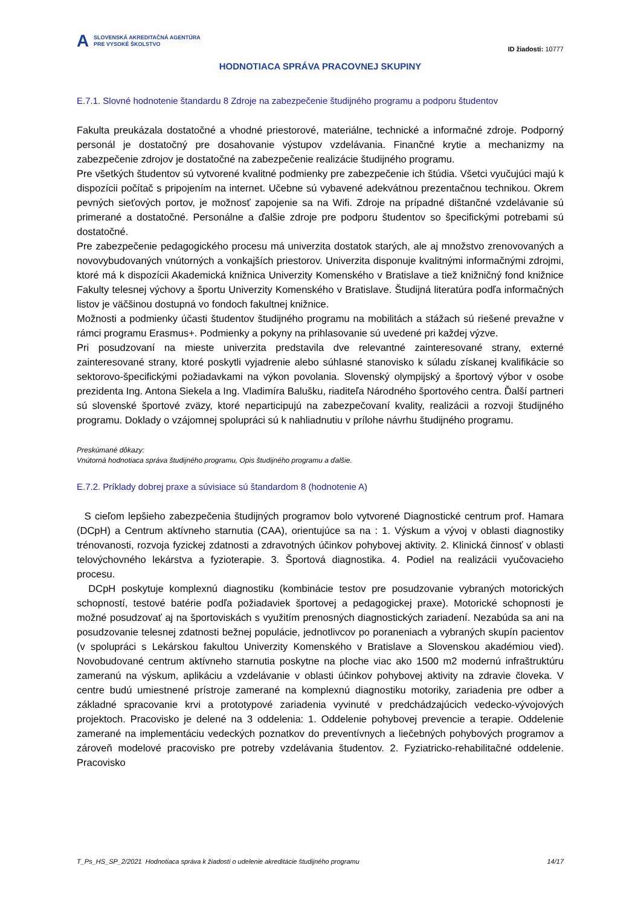A
SLOVENSKÁ AKREDITAČNÁ AGENTÚRA
PRE VYSOKÉ ŠKOLSTVO
ID žiadosti: 10777
HODNOTIACA SPRÁVA PRACOVNEJ SKUPINY
E.7.1. Slovné hodnotenie štandardu 8 Zdroje na zabezpečenie študijného programu a podporu študentov
Fakulta preukázala dostatočné a vhodné priestorové, materiálne, technické a informačné zdroje. Podporný personál je dostatočný pre dosahovanie výstupov vzdelávania. Finančné krytie a mechanizmy na zabezpečenie zdrojov je dostatočné na zabezpečenie realizácie študijného programu.
Pre všetkých študentov sú vytvorené kvalitné podmienky pre zabezpečenie ich štúdia. Všetci vyučujúci majú k dispozícii počítač s pripojením na internet. Učebne sú vybavené adekvátnou prezentačnou technikou. Okrem pevných sieťových portov, je možnosť zapojenie sa na Wifi. Zdroje na prípadné dištančné vzdelávanie sú primerané a dostatočné. Personálne a ďalšie zdroje pre podporu študentov so špecifickými potrebami sú dostatočné.
Pre zabezpečenie pedagogického procesu má univerzita dostatok starých, ale aj množstvo zrenovovaných a novovybudovaných vnútorných a vonkajších priestorov. Univerzita disponuje kvalitnými informačnými zdrojmi, ktoré má k dispozícii Akademická knižnica Univerzity Komenského v Bratislave a tiež knižničný fond knižnice Fakulty telesnej výchovy a športu Univerzity Komenského v Bratislave. Študijná literatúra podľa informačných listov je väčšinou dostupná vo fondoch fakultnej knižnice.
Možnosti a podmienky účasti študentov študijného programu na mobilitách a stážach sú riešené prevažne v rámci programu Erasmus+. Podmienky a pokyny na prihlasovanie sú uvedené pri každej výzve.
Pri posudzovaní na mieste univerzita predstavila dve relevantné zainteresované strany, externé zainteresované strany, ktoré poskytli vyjadrenie alebo súhlasné stanovisko k súladu získanej kvalifikácie so sektorovo-špecifickými požiadavkami na výkon povolania. Slovenský olympijský a športový výbor v osobe prezidenta Ing. Antona Siekela a Ing. Vladimíra Balušku, riaditeľa Národného športového centra. Ďalší partneri sú slovenské športové zväzy, ktoré neparticipujú na zabezpečovaní kvality, realizácii a rozvoji študijného programu. Doklady o vzájomnej spolupráci sú k nahliadnutiu v prílohe návrhu študijného programu.
Preskúmané dôkazy:
Vnútorná hodnotiaca správa študijného programu, Opis študijného programu a ďalšie.
E.7.2. Príklady dobrej praxe a súvisiace sú štandardom 8 (hodnotenie A)
S cieľom lepšieho zabezpečenia študijných programov bolo vytvorené Diagnostické centrum prof. Hamara (DCpH) a Centrum aktívneho starnutia (CAA), orientujúce sa na : 1. Výskum a vývoj v oblasti diagnostiky trénovanosti, rozvoja fyzickej zdatnosti a zdravotných účinkov pohybovej aktivity. 2. Klinická činnosť v oblasti telovýchovného lekárstva a fyzioterapie. 3. Športová diagnostika. 4. Podiel na realizácii vyučovacieho procesu.
DCpH poskytuje komplexnú diagnostiku (kombinácie testov pre posudzovanie vybraných motorických schopností, testové batérie podľa požiadaviek športovej a pedagogickej praxe). Motorické schopnosti je možné posudzovať aj na športoviskách s využitím prenosných diagnostických zariadení. Nezabúda sa ani na posudzovanie telesnej zdatnosti bežnej populácie, jednotlivcov po poraneniach a vybraných skupín pacientov (v spolupráci s Lekárskou fakultou Univerzity Komenského v Bratislave a Slovenskou akadémiou vied). Novobudované centrum aktívneho starnutia poskytne na ploche viac ako 1500 m2 modernú infraštruktúru zameranú na výskum, aplikáciu a vzdelávanie v oblasti účinkov pohybovej aktivity na zdravie človeka. V centre budú umiestnené prístroje zamerané na komplexnú diagnostiku motoriky, zariadenia pre odber a základné spracovanie krvi a prototypové zariadenia vyvinuté v predchádzajúcich vedecko-vývojových projektoch. Pracovisko je delené na 3 oddelenia: 1. Oddelenie pohybovej prevencie a terapie. Oddelenie zamerané na implementáciu vedeckých poznatkov do preventívnych a liečebných pohybových programov a zároveň modelové pracovisko pre potreby vzdelávania študentov. 2. Fyziatricko-rehabilitačné oddelenie. Pracovisko
T_Ps_HS_SP_2/2021 Hodnotiaca správa k žiadosti o udelenie akreditácie študijného programu 14/17